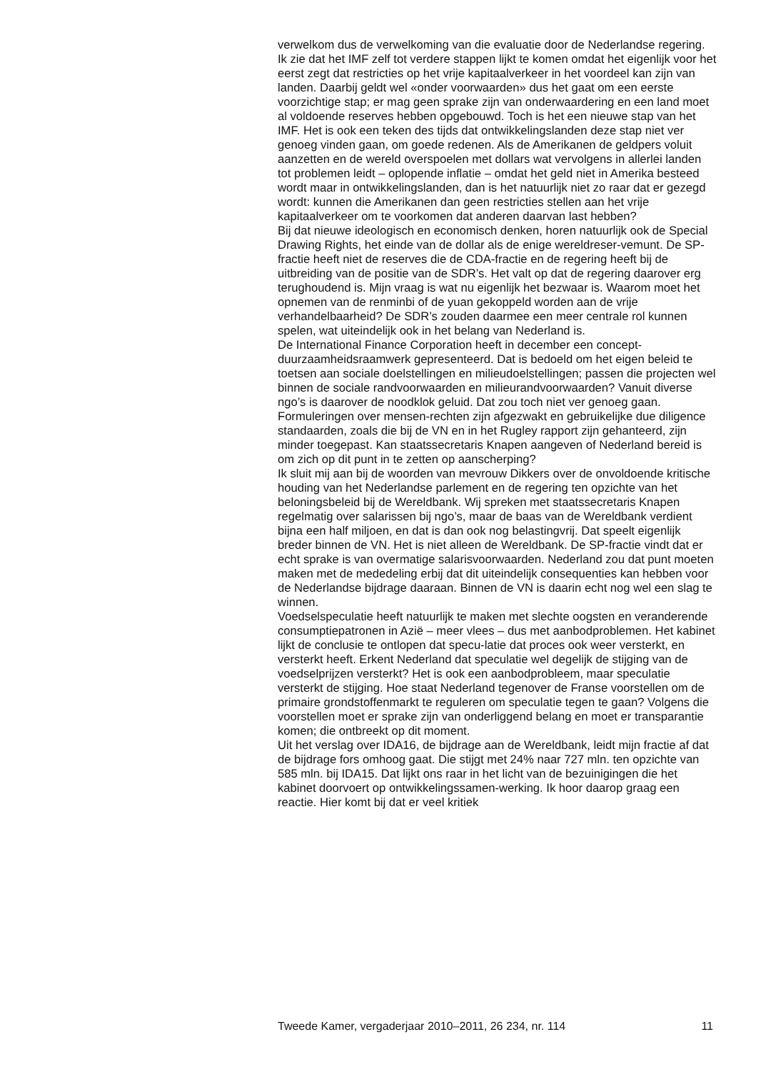verwelkom dus de verwelkoming van die evaluatie door de Nederlandse regering. Ik zie dat het IMF zelf tot verdere stappen lijkt te komen omdat het eigenlijk voor het eerst zegt dat restricties op het vrije kapitaalverkeer in het voordeel kan zijn van landen. Daarbij geldt wel «onder voorwaarden» dus het gaat om een eerste voorzichtige stap; er mag geen sprake zijn van onderwaardering en een land moet al voldoende reserves hebben opgebouwd. Toch is het een nieuwe stap van het IMF. Het is ook een teken des tijds dat ontwikkelingslanden deze stap niet ver genoeg vinden gaan, om goede redenen. Als de Amerikanen de geldpers voluit aanzetten en de wereld overspoelen met dollars wat vervolgens in allerlei landen tot problemen leidt – oplopende inflatie – omdat het geld niet in Amerika besteed wordt maar in ontwikkelingslanden, dan is het natuurlijk niet zo raar dat er gezegd wordt: kunnen die Amerikanen dan geen restricties stellen aan het vrije kapitaalverkeer om te voorkomen dat anderen daarvan last hebben?
Bij dat nieuwe ideologisch en economisch denken, horen natuurlijk ook de Special Drawing Rights, het einde van de dollar als de enige wereldreser-vemunt. De SP-fractie heeft niet de reserves die de CDA-fractie en de regering heeft bij de uitbreiding van de positie van de SDR’s. Het valt op dat de regering daarover erg terughoudend is. Mijn vraag is wat nu eigenlijk het bezwaar is. Waarom moet het opnemen van de renminbi of de yuan gekoppeld worden aan de vrije verhandelbaarheid? De SDR’s zouden daarmee een meer centrale rol kunnen spelen, wat uiteindelijk ook in het belang van Nederland is.
De International Finance Corporation heeft in december een concept-duurzaamheidsraamwerk gepresenteerd. Dat is bedoeld om het eigen beleid te toetsen aan sociale doelstellingen en milieudoelstellingen; passen die projecten wel binnen de sociale randvoorwaarden en milieurandvoorwaarden? Vanuit diverse ngo’s is daarover de noodklok geluid. Dat zou toch niet ver genoeg gaan. Formuleringen over mensen-rechten zijn afgezwakt en gebruikelijke due diligence standaarden, zoals die bij de VN en in het Rugley rapport zijn gehanteerd, zijn minder toegepast. Kan staatssecretaris Knapen aangeven of Nederland bereid is om zich op dit punt in te zetten op aanscherping?
Ik sluit mij aan bij de woorden van mevrouw Dikkers over de onvoldoende kritische houding van het Nederlandse parlement en de regering ten opzichte van het beloningsbeleid bij de Wereldbank. Wij spreken met staatssecretaris Knapen regelmatig over salarissen bij ngo’s, maar de baas van de Wereldbank verdient bijna een half miljoen, en dat is dan ook nog belastingvrij. Dat speelt eigenlijk breder binnen de VN. Het is niet alleen de Wereldbank. De SP-fractie vindt dat er echt sprake is van overmatige salarisvoorwaarden. Nederland zou dat punt moeten maken met de mededeling erbij dat dit uiteindelijk consequenties kan hebben voor de Nederlandse bijdrage daaraan. Binnen de VN is daarin echt nog wel een slag te winnen.
Voedselspeculatie heeft natuurlijk te maken met slechte oogsten en veranderende consumptiepatronen in Azië – meer vlees – dus met aanbodproblemen. Het kabinet lijkt de conclusie te ontlopen dat specu-latie dat proces ook weer versterkt, en versterkt heeft. Erkent Nederland dat speculatie wel degelijk de stijging van de voedselprijzen versterkt? Het is ook een aanbodprobleem, maar speculatie versterkt de stijging. Hoe staat Nederland tegenover de Franse voorstellen om de primaire grondstoffenmarkt te reguleren om speculatie tegen te gaan? Volgens die voorstellen moet er sprake zijn van onderliggend belang en moet er transparantie komen; die ontbreekt op dit moment.
Uit het verslag over IDA16, de bijdrage aan de Wereldbank, leidt mijn fractie af dat de bijdrage fors omhoog gaat. Die stijgt met 24% naar 727 mln. ten opzichte van 585 mln. bij IDA15. Dat lijkt ons raar in het licht van de bezuinigingen die het kabinet doorvoert op ontwikkelingssamen-werking. Ik hoor daarop graag een reactie. Hier komt bij dat er veel kritiek
Tweede Kamer, vergaderjaar 2010–2011, 26 234, nr. 114 11